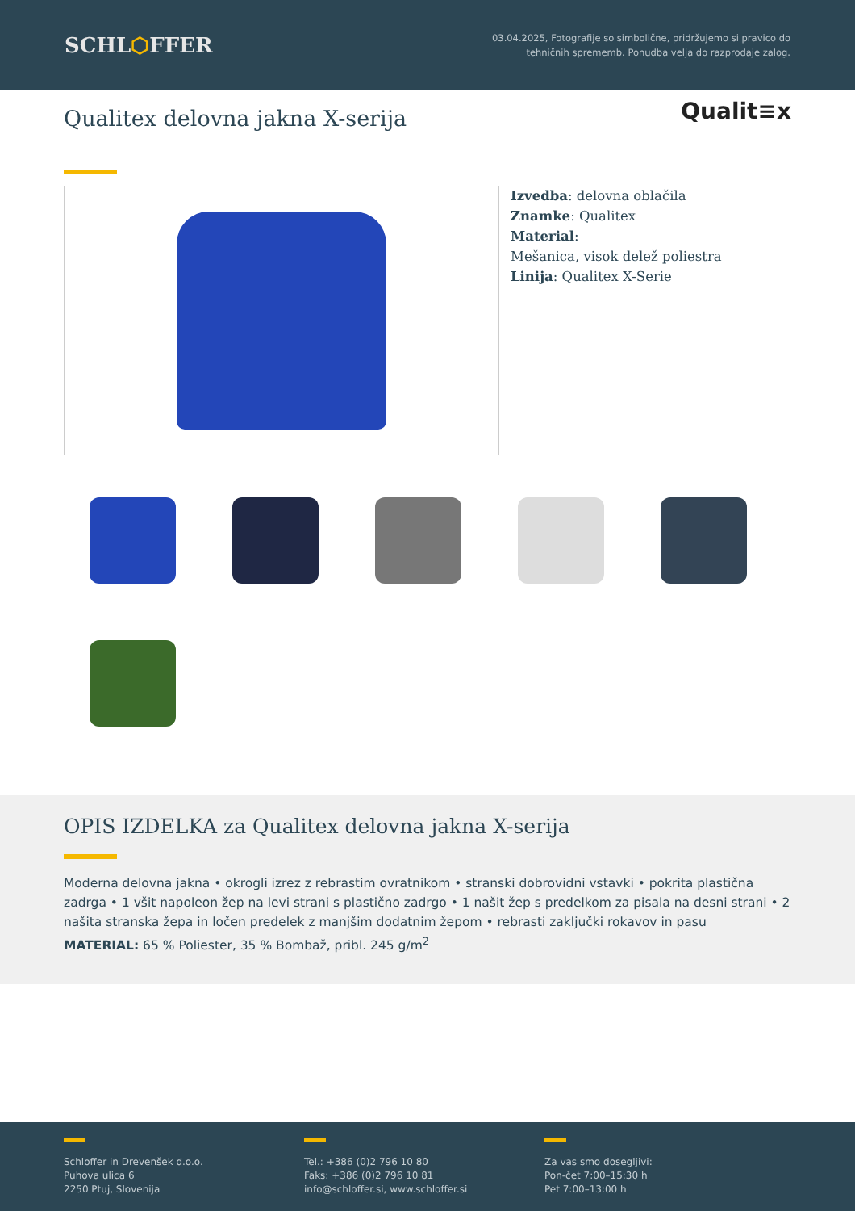SCHL⬡FFER
03.04.2025, Fotografije so simbolične, pridržujemo si pravico do
tehničnih sprememb. Ponudba velja do razprodaje zalog.
Qualit≡x
Qualitex delovna jakna X-serija
Izvedba: delovna oblačila
Znamke: Qualitex
Material:
Mešanica, visok delež poliestra
Linija: Qualitex X-Serie
OPIS IZDELKA za Qualitex delovna jakna X-serija
Moderna delovna jakna • okrogli izrez z rebrastim ovratnikom • stranski dobrovidni vstavki • pokrita plastična zadrga • 1 všit napoleon žep na levi strani s plastično zadrgo • 1 našit žep s predelkom za pisala na desni strani • 2 našita stranska žepa in ločen predelek z manjšim dodatnim žepom • rebrasti zaključki rokavov in pasu
MATERIAL: 65 % Poliester, 35 % Bombaž, pribl. 245 g/m<sup>2</sup>
Schloffer in Drevenšek d.o.o.
Puhova ulica 6
2250 Ptuj, Slovenija
Tel.: +386 (0)2 796 10 80
Faks: +386 (0)2 796 10 81
info@schloffer.si, www.schloffer.si
Za vas smo dosegljivi:
Pon-čet 7:00–15:30 h
Pet 7:00–13:00 h